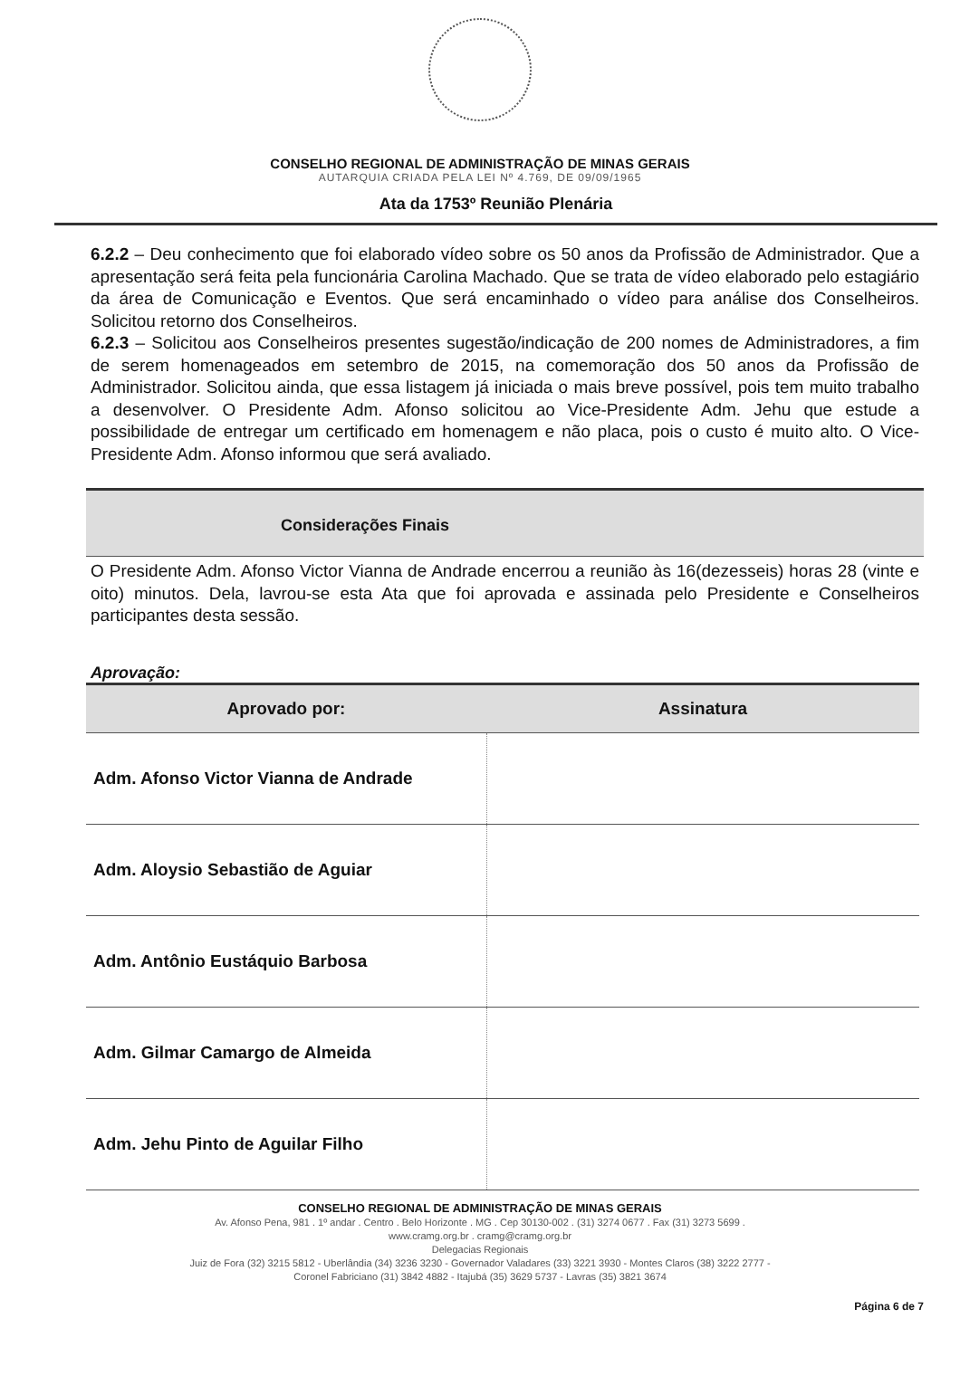CONSELHO REGIONAL DE ADMINISTRAÇÃO DE MINAS GERAIS
AUTARQUIA CRIADA PELA LEI Nº 4.769, DE 09/09/1965
Ata da 1753º Reunião Plenária
6.2.2 – Deu conhecimento que foi elaborado vídeo sobre os 50 anos da Profissão de Administrador. Que a apresentação será feita pela funcionária Carolina Machado. Que se trata de vídeo elaborado pelo estagiário da área de Comunicação e Eventos. Que será encaminhado o vídeo para análise dos Conselheiros. Solicitou retorno dos Conselheiros.
6.2.3 – Solicitou aos Conselheiros presentes sugestão/indicação de 200 nomes de Administradores, a fim de serem homenageados em setembro de 2015, na comemoração dos 50 anos da Profissão de Administrador. Solicitou ainda, que essa listagem já iniciada o mais breve possível, pois tem muito trabalho a desenvolver. O Presidente Adm. Afonso solicitou ao Vice-Presidente Adm. Jehu que estude a possibilidade de entregar um certificado em homenagem e não placa, pois o custo é muito alto. O Vice-Presidente Adm. Afonso informou que será avaliado.
Considerações Finais
O Presidente Adm. Afonso Victor Vianna de Andrade encerrou a reunião às 16(dezesseis) horas 28 (vinte e oito) minutos. Dela, lavrou-se esta Ata que foi aprovada e assinada pelo Presidente e Conselheiros participantes desta sessão.
Aprovação:
| Aprovado por: | Assinatura |
| --- | --- |
| Adm. Afonso Victor Vianna de Andrade | |
| Adm. Aloysio Sebastião de Aguiar | |
| Adm. Antônio Eustáquio Barbosa | |
| Adm. Gilmar Camargo de Almeida | |
| Adm. Jehu Pinto de Aguilar Filho | |
CONSELHO REGIONAL DE ADMINISTRAÇÃO DE MINAS GERAIS
Av. Afonso Pena, 981 . 1º andar . Centro . Belo Horizonte . MG . Cep 30130-002 . (31) 3274 0677 . Fax (31) 3273 5699 .
www.cramg.org.br . cramg@cramg.org.br
Delegacias Regionais
Juiz de Fora (32) 3215 5812 - Uberlândia (34) 3236 3230 - Governador Valadares (33) 3221 3930 - Montes Claros (38) 3222 2777 -
Coronel Fabriciano (31) 3842 4882 - Itajubá (35) 3629 5737 - Lavras (35) 3821 3674
Página 6 de 7